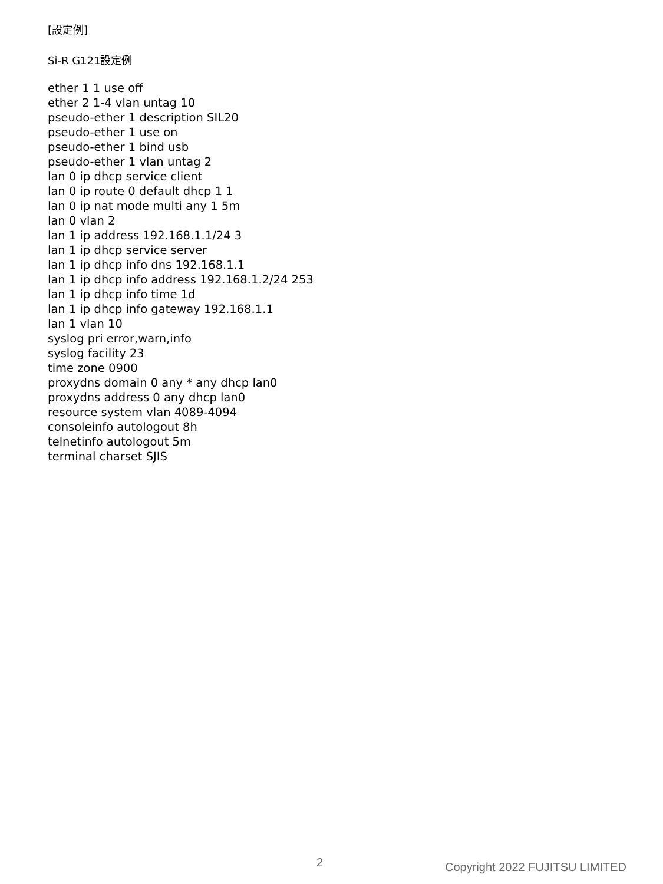[設定例]
Si-R G121設定例
ether 1 1 use off ether 2 1-4 vlan untag 10 pseudo-ether 1 description SIL20 pseudo-ether 1 use on pseudo-ether 1 bind usb pseudo-ether 1 vlan untag 2 lan 0 ip dhcp service client lan 0 ip route 0 default dhcp 1 1 lan 0 ip nat mode multi any 1 5m lan 0 vlan 2 lan 1 ip address 192.168.1.1/24 3 lan 1 ip dhcp service server lan 1 ip dhcp info dns 192.168.1.1 lan 1 ip dhcp info address 192.168.1.2/24 253 lan 1 ip dhcp info time 1d lan 1 ip dhcp info gateway 192.168.1.1 lan 1 vlan 10 syslog pri error,warn,info syslog facility 23 time zone 0900 proxydns domain 0 any * any dhcp lan0 proxydns address 0 any dhcp lan0 resource system vlan 4089-4094 consoleinfo autologout 8h telnetinfo autologout 5m terminal charset SJIS
2 Copyright 2022 FUJITSU LIMITED